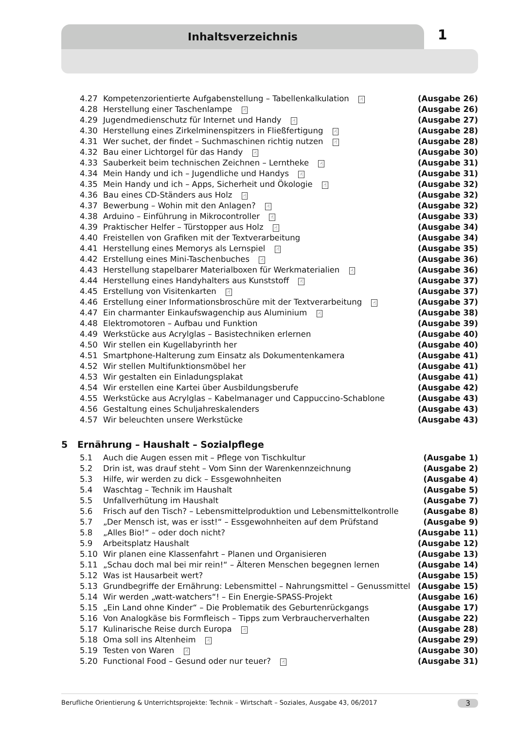Inhaltsverzeichnis 1
4.27 Kompetenzorientierte Aufgabenstellung – Tabellenkalkulation ☝ (Ausgabe 26)
4.28 Herstellung einer Taschenlampe ☝ (Ausgabe 26)
4.29 Jugendmedienschutz für Internet und Handy ☝ (Ausgabe 27)
4.30 Herstellung eines Zirkelminenspitzers in Fließfertigung ☝ (Ausgabe 28)
4.31 Wer suchet, der findet – Suchmaschinen richtig nutzen ☝ (Ausgabe 28)
4.32 Bau einer Lichtorgel für das Handy ☝ (Ausgabe 30)
4.33 Sauberkeit beim technischen Zeichnen – Lerntheke ☝ (Ausgabe 31)
4.34 Mein Handy und ich – Jugendliche und Handys ☝ (Ausgabe 31)
4.35 Mein Handy und ich – Apps, Sicherheit und Ökologie ☝ (Ausgabe 32)
4.36 Bau eines CD-Ständers aus Holz ☝ (Ausgabe 32)
4.37 Bewerbung – Wohin mit den Anlagen? ☝ (Ausgabe 32)
4.38 Arduino – Einführung in Mikrocontroller ☝ (Ausgabe 33)
4.39 Praktischer Helfer – Türstopper aus Holz ☝ (Ausgabe 34)
4.40 Freistellen von Grafiken mit der Textverarbeitung (Ausgabe 34)
4.41 Herstellung eines Memorys als Lernspiel ☝ (Ausgabe 35)
4.42 Erstellung eines Mini-Taschenbuches ☝ (Ausgabe 36)
4.43 Herstellung stapelbarer Materialboxen für Werkmaterialien ☝ (Ausgabe 36)
4.44 Herstellung eines Handyhalters aus Kunststoff ☝ (Ausgabe 37)
4.45 Erstellung von Visitenkarten ☝ (Ausgabe 37)
4.46 Erstellung einer Informationsbroschüre mit der Textverarbeitung ☝ (Ausgabe 37)
4.47 Ein charmanter Einkaufswagenchip aus Aluminium ☝ (Ausgabe 38)
4.48 Elektromotoren – Aufbau und Funktion (Ausgabe 39)
4.49 Werkstücke aus Acrylglas – Basistechniken erlernen (Ausgabe 40)
4.50 Wir stellen ein Kugellabyrinth her (Ausgabe 40)
4.51 Smartphone-Halterung zum Einsatz als Dokumentenkamera (Ausgabe 41)
4.52 Wir stellen Multifunktionsmöbel her (Ausgabe 41)
4.53 Wir gestalten ein Einladungsplakat (Ausgabe 41)
4.54 Wir erstellen eine Kartei über Ausbildungsberufe (Ausgabe 42)
4.55 Werkstücke aus Acrylglas – Kabelmanager und Cappuccino-Schablone (Ausgabe 43)
4.56 Gestaltung eines Schuljahreskalenders (Ausgabe 43)
4.57 Wir beleuchten unsere Werkstücke (Ausgabe 43)
5 Ernährung – Haushalt – Sozialpflege
5.1 Auch die Augen essen mit – Pflege von Tischkultur (Ausgabe 1)
5.2 Drin ist, was drauf steht – Vom Sinn der Warenkennzeichnung (Ausgabe 2)
5.3 Hilfe, wir werden zu dick – Essgewohnheiten (Ausgabe 4)
5.4 Waschtag – Technik im Haushalt (Ausgabe 5)
5.5 Unfallverhütung im Haushalt (Ausgabe 7)
5.6 Frisch auf den Tisch? – Lebensmittelproduktion und Lebensmittelkontrolle (Ausgabe 8)
5.7 „Der Mensch ist, was er isst!“ – Essgewohnheiten auf dem Prüfstand (Ausgabe 9)
5.8 „Alles Bio!“ – oder doch nicht? (Ausgabe 11)
5.9 Arbeitsplatz Haushalt (Ausgabe 12)
5.10 Wir planen eine Klassenfahrt – Planen und Organisieren (Ausgabe 13)
5.11 „Schau doch mal bei mir rein!“ – Älteren Menschen begegnen lernen (Ausgabe 14)
5.12 Was ist Hausarbeit wert? (Ausgabe 15)
5.13 Grundbegriffe der Ernährung: Lebensmittel – Nahrungsmittel – Genussmittel (Ausgabe 15)
5.14 Wir werden „watt-watchers“! – Ein Energie-SPASS-Projekt (Ausgabe 16)
5.15 „Ein Land ohne Kinder“ – Die Problematik des Geburtenrückgangs (Ausgabe 17)
5.16 Von Analogkäse bis Formfleisch – Tipps zum Verbraucherverhalten (Ausgabe 22)
5.17 Kulinarische Reise durch Europa ☝ (Ausgabe 28)
5.18 Oma soll ins Altenheim ☝ (Ausgabe 29)
5.19 Testen von Waren ☝ (Ausgabe 30)
5.20 Functional Food – Gesund oder nur teuer? ☝ (Ausgabe 31)
Berufliche Orientierung & Unterrichtsprojekte: Technik – Wirtschaft – Soziales, Ausgabe 43, 06/2017 3